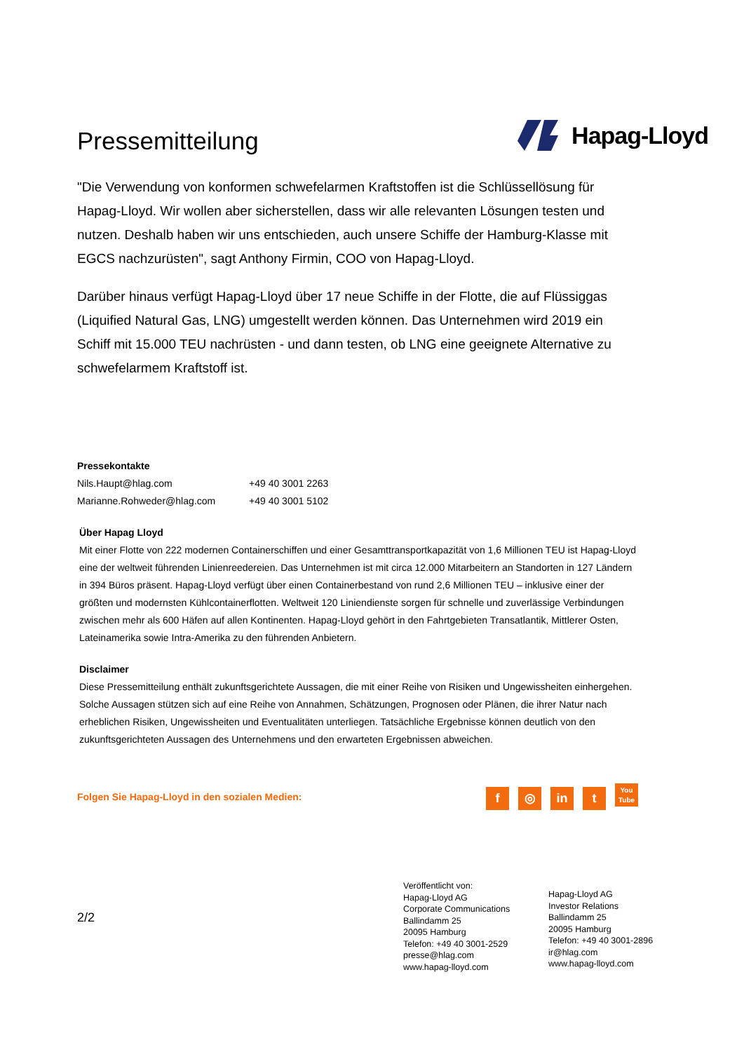Pressemitteilung
Hapag-Lloyd
"Die Verwendung von konformen schwefelarmen Kraftstoffen ist die Schlüssellösung für Hapag-Lloyd. Wir wollen aber sicherstellen, dass wir alle relevanten Lösungen testen und nutzen. Deshalb haben wir uns entschieden, auch unsere Schiffe der Hamburg-Klasse mit EGCS nachzurüsten", sagt Anthony Firmin, COO von Hapag-Lloyd.
Darüber hinaus verfügt Hapag-Lloyd über 17 neue Schiffe in der Flotte, die auf Flüssiggas (Liquified Natural Gas, LNG) umgestellt werden können. Das Unternehmen wird 2019 ein Schiff mit 15.000 TEU nachrüsten - und dann testen, ob LNG eine geeignete Alternative zu schwefelarmem Kraftstoff ist.
Pressekontakte
| Nils.Haupt@hlag.com | +49 40 3001 2263 |
| Marianne.Rohweder@hlag.com | +49 40 3001 5102 |
Über Hapag Lloyd
Mit einer Flotte von 222 modernen Containerschiffen und einer Gesamttransportkapazität von 1,6 Millionen TEU ist Hapag-Lloyd eine der weltweit führenden Linienreedereien. Das Unternehmen ist mit circa 12.000 Mitarbeitern an Standorten in 127 Ländern in 394 Büros präsent. Hapag-Lloyd verfügt über einen Containerbestand von rund 2,6 Millionen TEU – inklusive einer der größten und modernsten Kühlcontainerflotten. Weltweit 120 Liniendienste sorgen für schnelle und zuverlässige Verbindungen zwischen mehr als 600 Häfen auf allen Kontinenten. Hapag-Lloyd gehört in den Fahrtgebieten Transatlantik, Mittlerer Osten, Lateinamerika sowie Intra-Amerika zu den führenden Anbietern.
Disclaimer
Diese Pressemitteilung enthält zukunftsgerichtete Aussagen, die mit einer Reihe von Risiken und Ungewissheiten einhergehen. Solche Aussagen stützen sich auf eine Reihe von Annahmen, Schätzungen, Prognosen oder Plänen, die ihrer Natur nach erheblichen Risiken, Ungewissheiten und Eventualitäten unterliegen. Tatsächliche Ergebnisse können deutlich von den zukunftsgerichteten Aussagen des Unternehmens und den erwarteten Ergebnissen abweichen.
Folgen Sie Hapag-Lloyd in den sozialen Medien: f ◎ in t You
Tube
2/2
Veröffentlicht von:
Hapag-Lloyd AG
Corporate Communications
Ballindamm 25
20095 Hamburg
Telefon: +49 40 3001-2529
presse@hlag.com
www.hapag-lloyd.com
Hapag-Lloyd AG
Investor Relations
Ballindamm 25
20095 Hamburg
Telefon: +49 40 3001-2896
ir@hlag.com
www.hapag-lloyd.com